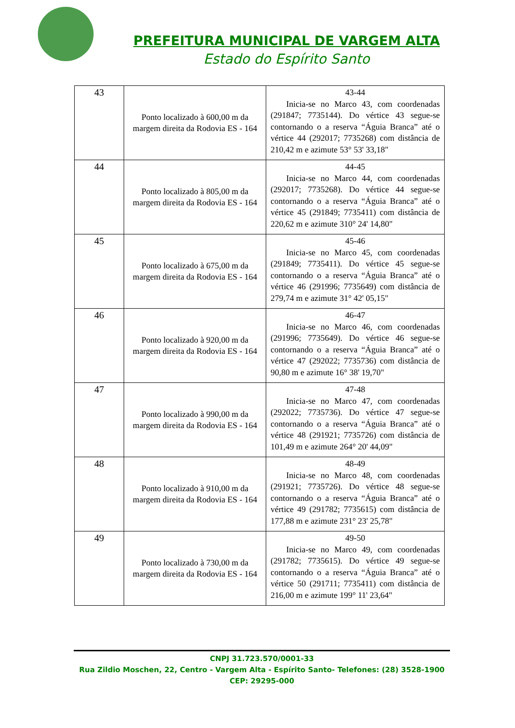PREFEITURA MUNICIPAL DE VARGEM ALTA
Estado do Espírito Santo
| 43 | Ponto localizado à 600,00 m da margem direita da Rodovia ES - 164 | 43-44 Inicia-se no Marco 43, com coordenadas (291847; 7735144). Do vértice 43 segue-se contornando o a reserva “Águia Branca” até o vértice 44 (292017; 7735268) com distância de 210,42 m e azimute 53° 53' 33,18" |
| 44 | Ponto localizado à 805,00 m da margem direita da Rodovia ES - 164 | 44-45 Inicia-se no Marco 44, com coordenadas (292017; 7735268). Do vértice 44 segue-se contornando o a reserva “Águia Branca” até o vértice 45 (291849; 7735411) com distância de 220,62 m e azimute 310° 24' 14,80" |
| 45 | Ponto localizado à 675,00 m da margem direita da Rodovia ES - 164 | 45-46 Inicia-se no Marco 45, com coordenadas (291849; 7735411). Do vértice 45 segue-se contornando o a reserva “Águia Branca” até o vértice 46 (291996; 7735649) com distância de 279,74 m e azimute 31° 42' 05,15" |
| 46 | Ponto localizado à 920,00 m da margem direita da Rodovia ES - 164 | 46-47 Inicia-se no Marco 46, com coordenadas (291996; 7735649). Do vértice 46 segue-se contornando o a reserva “Águia Branca” até o vértice 47 (292022; 7735736) com distância de 90,80 m e azimute 16° 38' 19,70" |
| 47 | Ponto localizado à 990,00 m da margem direita da Rodovia ES - 164 | 47-48 Inicia-se no Marco 47, com coordenadas (292022; 7735736). Do vértice 47 segue-se contornando o a reserva “Águia Branca” até o vértice 48 (291921; 7735726) com distância de 101,49 m e azimute 264° 20' 44,09" |
| 48 | Ponto localizado à 910,00 m da margem direita da Rodovia ES - 164 | 48-49 Inicia-se no Marco 48, com coordenadas (291921; 7735726). Do vértice 48 segue-se contornando o a reserva “Águia Branca” até o vértice 49 (291782; 7735615) com distância de 177,88 m e azimute 231° 23' 25,78" |
| 49 | Ponto localizado à 730,00 m da margem direita da Rodovia ES - 164 | 49-50 Inicia-se no Marco 49, com coordenadas (291782; 7735615). Do vértice 49 segue-se contornando o a reserva “Águia Branca” até o vértice 50 (291711; 7735411) com distância de 216,00 m e azimute 199° 11' 23,64" |
CNPJ 31.723.570/0001-33
Rua Zildio Moschen, 22, Centro - Vargem Alta - Espírito Santo- Telefones: (28) 3528-1900
CEP: 29295-000